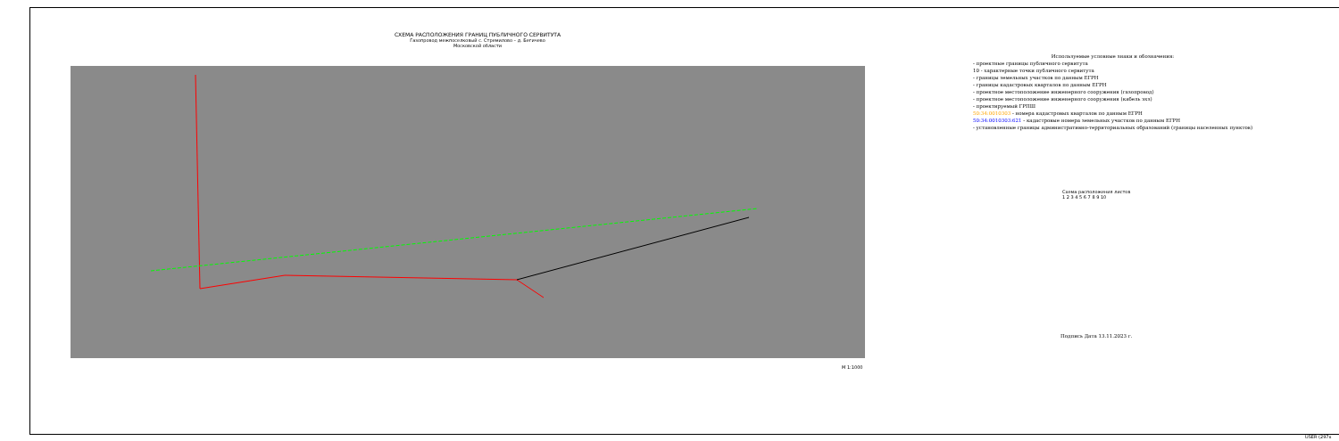СХЕМА РАСПОЛОЖЕНИЯ ГРАНИЦ ПУБЛИЧНОГО СЕРВИТУТА
Газопровод межпоселковый с. Стремилово – д. Бегичево
Московской области
Используемые условные знаки и обозначения:
- проектные границы публичного сервитута
10 - характерные точки публичного сервитута
- границы земельных участков по данным ЕГРН
- границы кадастровых кварталов по данным ЕГРН
- проектное местоположение инженерного сооружения (газопровод)
- проектное местоположение инженерного сооружения (кабель эхз)
- проектируемый ГРПШ
50:34:0010303 - номера кадастровых кварталов по данным ЕГРН
50:34:0010303:621 - кадастровые номера земельных участков по данным ЕГРН
- установленные границы административно-территориальных образований (границы населенных пунктов)
Схема расположения листов
1 2 3 4 5 6 7 8 9 10
Подпись Дата 13.11.2023 г.
М 1:1000
USER (297x